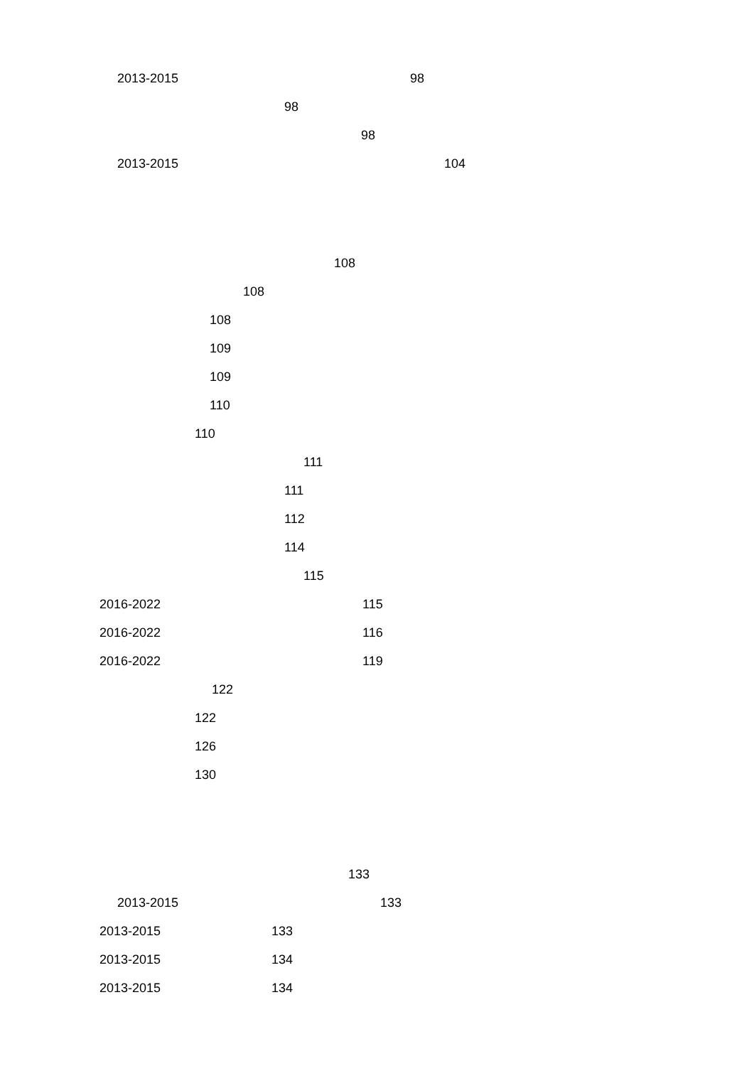2013-2015 98
98
98
2013-2015 104
108
108
108
109
109
110
110
111
111
112
114
115
2016-2022 115
2016-2022 116
2016-2022 119
122
122
126
130
133
2013-2015 133
2013-2015 133
2013-2015 134
2013-2015 134